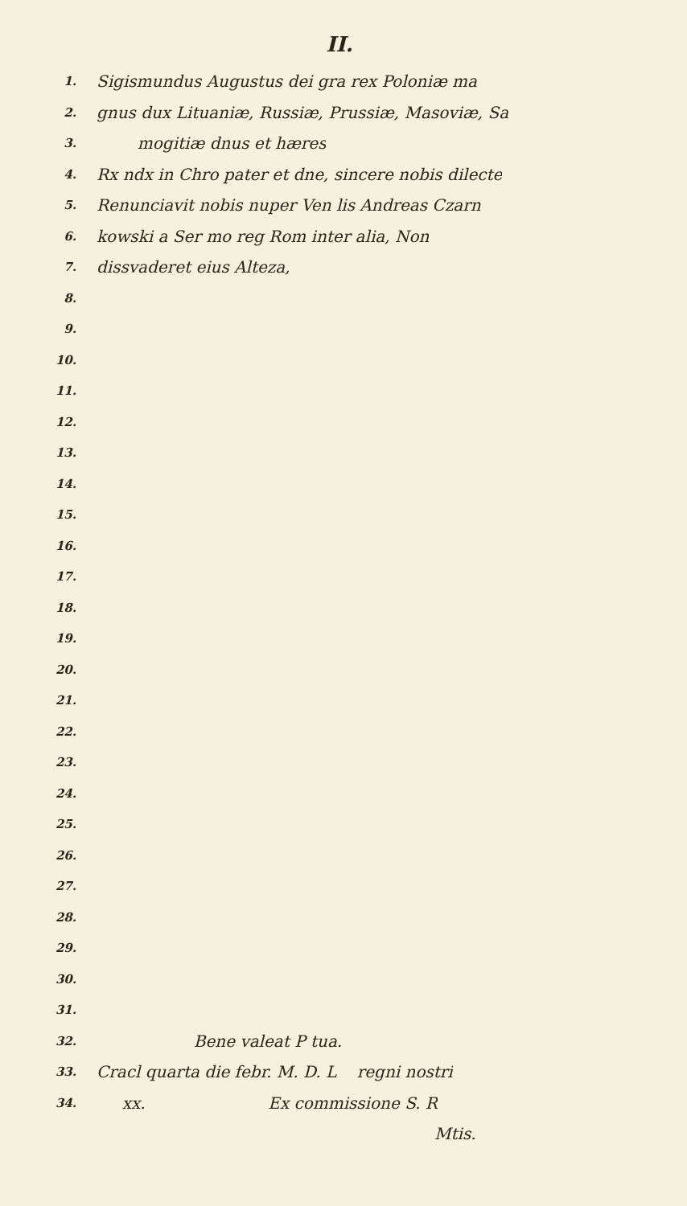II.
1. Sigismundus Augustus dei gra rex Poloniæ ma
2. gnus dux Lituaniæ, Russiæ, Prussiæ, Masoviæ, Sa
3. mogitiæ dnus et hæres
4. Rx ndx in Chro pater et dne, sincere nobis dilecte
5. Renunciavit nobis nuper Ven lis Andreas Czarn
6. kowski a Ser mo reg Rom inter alia, Non
7. dissvaderet eius Alteza,
8.
9.
10.
11.
12.
13.
14.
15.
16.
17.
18.
19.
20.
21.
22.
23.
24.
25.
26.
27.
28.
29.
30.
31.
32. Bene valeat P tua.
33. Cracl quarta die febr. M. D. L regni nostri
34. xx. Ex commissione S. R
Mtis.